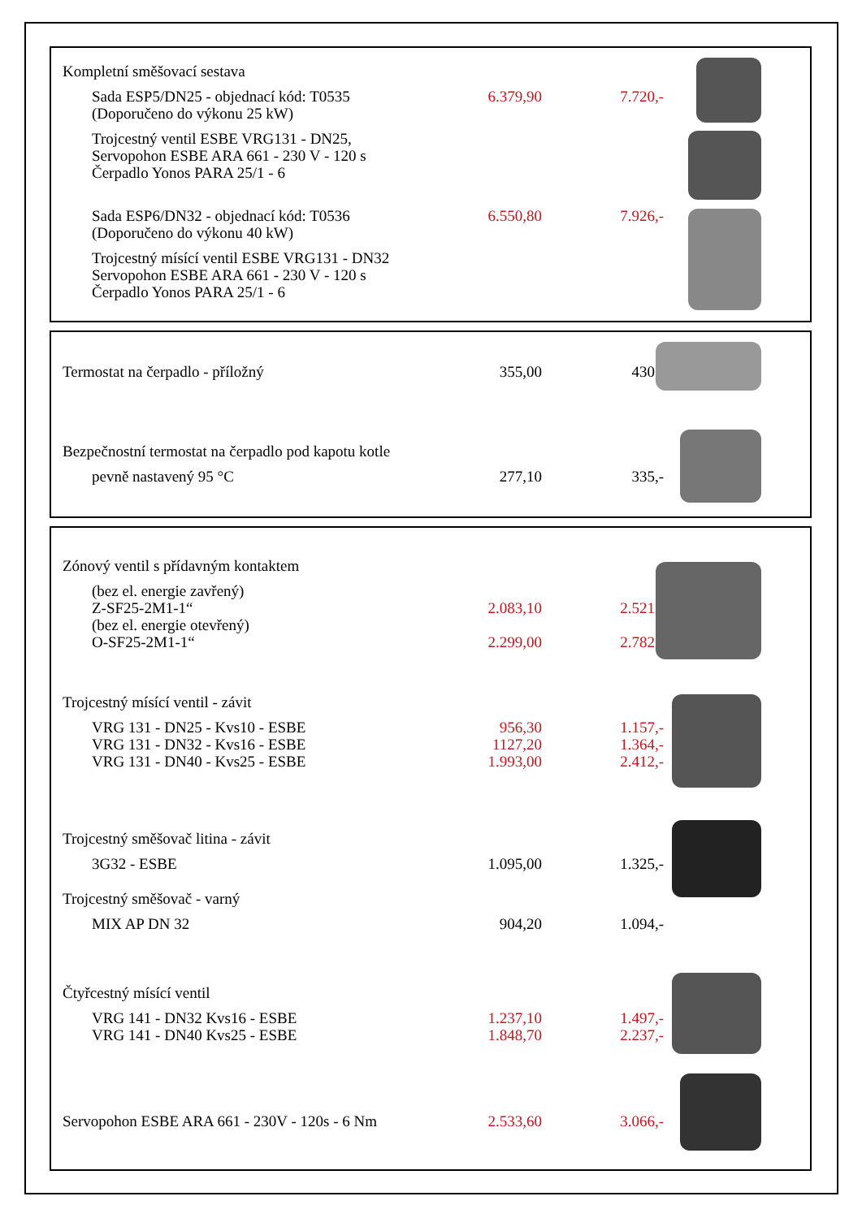| Kompletní směšovací sestava | | |
| Sada ESP5/DN25 - objednací kód: T0535 | 6.379,90 | 7.720,- |
| (Doporučeno do výkonu 25 kW) | | |
| Trojcestný ventil ESBE VRG131 - DN25, Servopohon ESBE ARA 661 - 230 V - 120 s Čerpadlo Yonos PARA 25/1 - 6 | | |
| Sada ESP6/DN32 - objednací kód: T0536 | 6.550,80 | 7.926,- |
| (Doporučeno do výkonu 40 kW) | | |
| Trojcestný mísící ventil ESBE VRG131 - DN32 Servopohon ESBE ARA 661 - 230 V - 120 s Čerpadlo Yonos PARA 25/1 - 6 | | |
| Termostat na čerpadlo - příložný | 355,00 | 430,- |
| Bezpečnostní termostat na čerpadlo pod kapotu kotle | | |
| pevně nastavený 95 °C | 277,10 | 335,- |
| Zónový ventil s přídavným kontaktem | | |
| (bez el. energie zavřený) | | |
| Z-SF25-2M1-1“ | 2.083,10 | 2.521,- |
| (bez el. energie otevřený) | | |
| O-SF25-2M1-1“ | 2.299,00 | 2.782,- |
| Trojcestný mísící ventil - závit | | |
| VRG 131 - DN25 - Kvs10 - ESBE | 956,30 | 1.157,- |
| VRG 131 - DN32 - Kvs16 - ESBE | 1127,20 | 1.364,- |
| VRG 131 - DN40 - Kvs25 - ESBE | 1.993,00 | 2.412,- |
| Trojcestný směšovač litina - závit | | |
| 3G32 - ESBE | 1.095,00 | 1.325,- |
| Trojcestný směšovač - varný | | |
| MIX AP DN 32 | 904,20 | 1.094,- |
| Čtyřcestný mísící ventil | | |
| VRG 141 - DN32 Kvs16 - ESBE | 1.237,10 | 1.497,- |
| VRG 141 - DN40 Kvs25 - ESBE | 1.848,70 | 2.237,- |
| Servopohon ESBE ARA 661 - 230V - 120s - 6 Nm | 2.533,60 | 3.066,- |